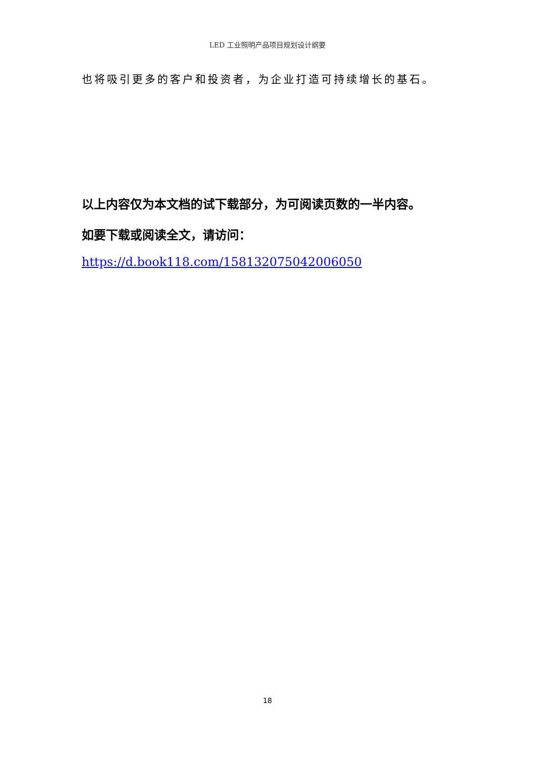LED 工业照明产品项目规划设计纲要
也将吸引更多的客户和投资者，为企业打造可持续增长的基石。
以上内容仅为本文档的试下载部分，为可阅读页数的一半内容。
如要下载或阅读全文，请访问：
https://d.book118.com/158132075042006050
18